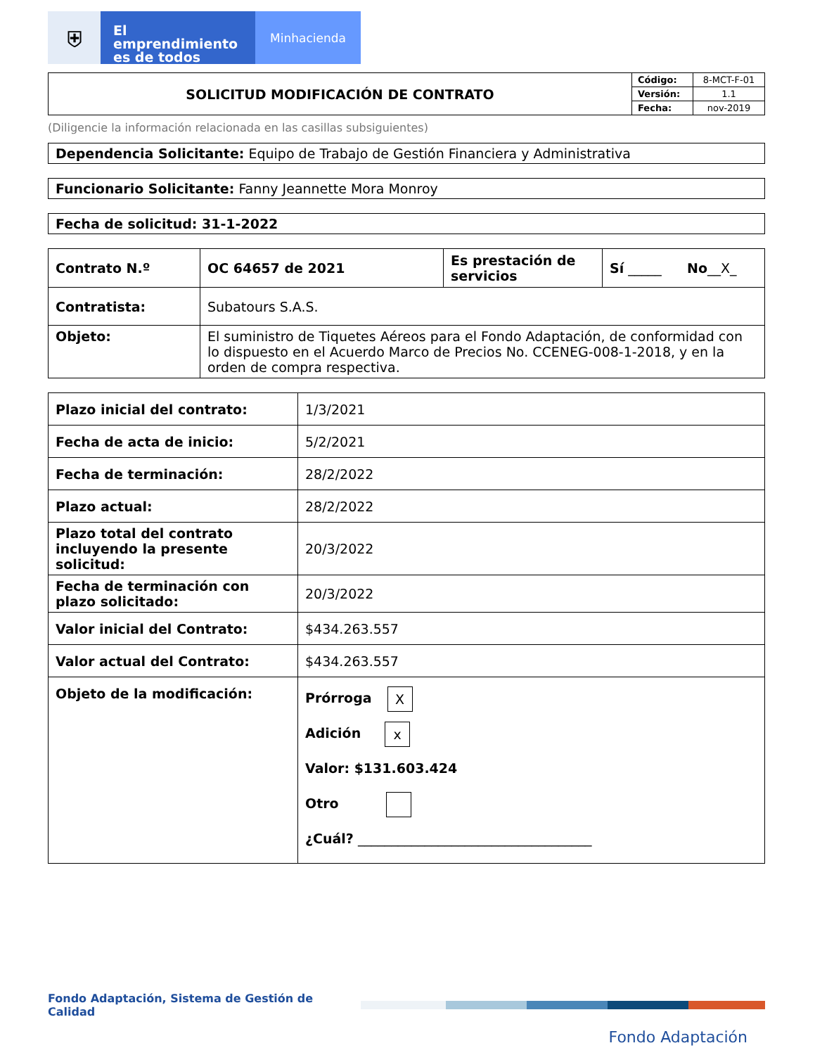⛨
El emprendimiento
es de todos
Minhacienda
| SOLICITUD MODIFICACIÓN DE CONTRATO | Código: | 8-MCT-F-01 |
| | Versión: | 1.1 |
| | Fecha: | nov-2019 |
(Diligencie la información relacionada en las casillas subsiguientes)
Dependencia Solicitante: Equipo de Trabajo de Gestión Financiera y Administrativa
Funcionario Solicitante: Fanny Jeannette Mora Monroy
Fecha de solicitud: 31-1-2022
| Contrato N.º | OC 64657 de 2021 | Es prestación de servicios | Sí _____ No __X_ |
| Contratista: | Subatours S.A.S. | | |
| Objeto: | El suministro de Tiquetes Aéreos para el Fondo Adaptación, de conformidad con lo dispuesto en el Acuerdo Marco de Precios No. CCENEG-008-1-2018, y en la orden de compra respectiva. | | |
| Plazo inicial del contrato: | 1/3/2021 |
| Fecha de acta de inicio: | 5/2/2021 |
| Fecha de terminación: | 28/2/2022 |
| Plazo actual: | 28/2/2022 |
| Plazo total del contrato incluyendo la presente solicitud: | 20/3/2022 |
| Fecha de terminación con plazo solicitado: | 20/3/2022 |
| Valor inicial del Contrato: | $434.263.557 |
| Valor actual del Contrato: | $434.263.557 |
| Objeto de la modificación: | Prórroga X Adición x Valor: $131.603.424 Otro ¿Cuál? ___________________________________ |
Fondo Adaptación, Sistema de Gestión de Calidad
Fondo Adaptación